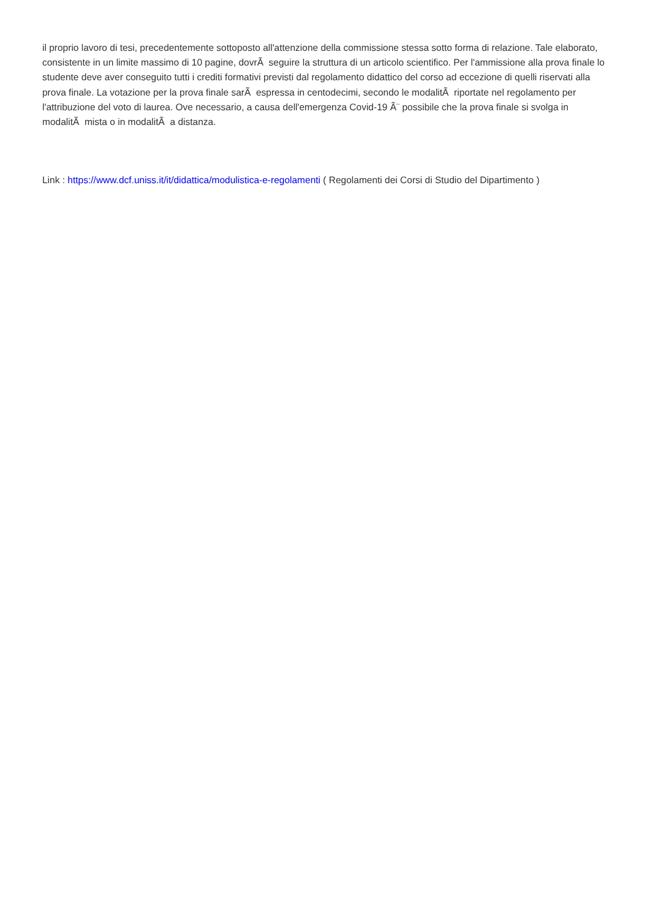il proprio lavoro di tesi, precedentemente sottoposto all'attenzione della commissione stessa sotto forma di relazione. Tale elaborato, consistente in un limite massimo di 10 pagine, dovrÃ seguire la struttura di un articolo scientifico. Per l'ammissione alla prova finale lo studente deve aver conseguito tutti i crediti formativi previsti dal regolamento didattico del corso ad eccezione di quelli riservati alla prova finale. La votazione per la prova finale sarÃ espressa in centodecimi, secondo le modalitÃ riportate nel regolamento per l'attribuzione del voto di laurea. Ove necessario, a causa dell'emergenza Covid-19 Ã¨ possibile che la prova finale si svolga in modalitÃ mista o in modalitÃ a distanza.
Link : https://www.dcf.uniss.it/it/didattica/modulistica-e-regolamenti ( Regolamenti dei Corsi di Studio del Dipartimento )